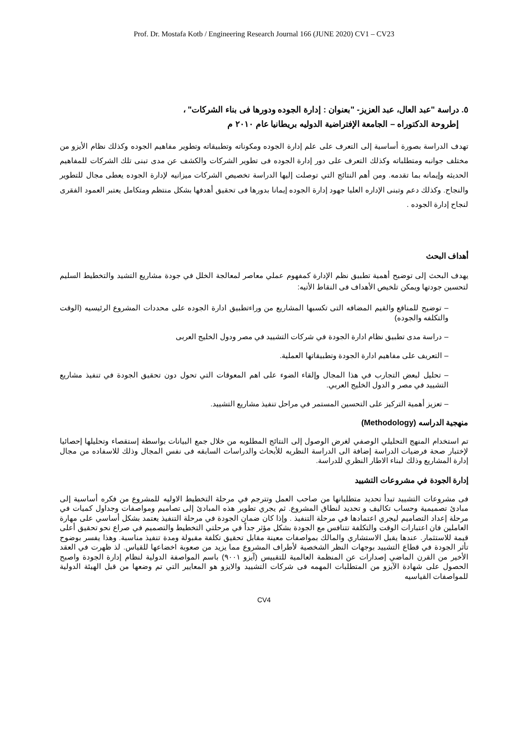Prof. Dr. Mostafa Kotb / Engineering Research Journal 166 (JUNE 2020) CV1 – CV23
٥. دراسة "عبد العال، عبد العزيز- "بعنوان : إدارة الجوده ودورها فى بناء الشركات" ،
إطروحة الدكتوراه – الجامعة الإفتراضية الدوليه بريطانيا عام ٢٠١٠ م
تهدف الدراسة بصورة أساسية إلى التعرف على علم إدارة الجوده ومكوناته وتطبيقاته وتطوير مفاهيم الجوده وكذلك نظام الأيزو من مختلف جوانبه ومتطلباته وكذلك التعرف على دور إدارة الجوده فى تطوير الشركات والكشف عن مدى تبنى تلك الشركات للمفاهيم الحديثه وإيمانه بما تقدمه. ومن أهم النتائج التي توصلت إليها الدراسة تخصيص الشركات ميزانيه لإدارة الجوده يعطى مجال للتطوير والنجاح. وكذلك دعم وتبنى الإداره العليا جهود إدارة الجوده إيمانا بدورها فى تحقيق أهدفها بشكل منتظم ومتكامل يعتبر العمود الفقرى لنجاح إدارة الجوده .
أهداف البحث
يهدف البحث إلى توضيح أهمية تطبيق نظم الإدارة كمفهوم عملي معاصر لمعالجة الخلل في جودة مشاريع التشيد والتخطيط السليم لتحسين جودتها ويمكن تلخيص الأهداف فى النقاط الأتيه:
– توضيح للمنافع والقيم المضافه التى تكسبها المشاريع من وراءتطبيق ادارة الجوده على محددات المشروع الرئيسيه (الوقت والتكلفه والجوده)
– دراسة مدى تطبيق نظام ادارة الجودة في شركات التشييد في مصر ودول الخليج العربى
– التعريف على مفاهيم ادارة الجودة وتطبيقاتها العملية.
– تحليل لبعض التجارب في هذا المجال وإلقاء الضوء على اهم المعوقات التي تحول دون تحقيق الجودة في تنفيذ مشاريع التشييد في مصر و الدول الخليج العربي.
– تعزيز أهمية التركيز على التحسين المستمر في مراحل تنفيذ مشاريع التشييد.
منهجية الدراسه (Methodology)
تم استخدام المنهج التحليلي الوصفي لغرض الوصول إلى النتائج المطلوبه من خلال جمع البيانات بواسطة إستقصاء وتحليلها إحصائيا لإختبار صحة فرضيات الدراسة إضافة الى الدراسة النظريه للأبحاث والدراسات السابقه فى نفس المجال وذلك للاسفاده من مجال إدارة المشاريع وذلك لبناء الاطار النظري للدراسة.
إدارة الجودة في مشروعات التشييد
فى مشروعات التشييد تبدأ تحديد متطلبانها من صاحب العمل وتترجم في مرحلة التخطيط الاوليه للمشروع من فكره أساسية إلى مبادئ تصميمية وحساب تكاليف و تحديد لنطاق المشروع. ثم يجري تطوير هذه المبادئ إلى تصاميم ومواصفات وجداول كميات في مرحلة إعداد التصاميم ليجري اعتمادها في مرحلة التنفيذ . وإذا كان ضمان الجودة في مرحلة التنفيذ يعتمد بشكل أساسي على مهارة العاملين فان اعتبارات الوقت والتكلفة تتنافس مع الجودة بشكل مؤثر جداً في مرحلتي التخطيط والتصميم في صراع نحو تحقيق أعلى قيمة للاستثمار. عندها يقبل الاستشاري والمالك بمواصفات معينة مقابل تحقيق تكلفة مقبولة ومدة تنفيذ مناسبة. وهذا يفسر بوضوح تأثر الجودة في قطاع التشييد بوجهات النظر الشخصية لأطراف المشروع مما يزيد من صعوبة اخضاعها للقياس. لذ ظهرت في العقد الأخير من القرن الماضي إصدارات عن المنظمة العالمية للتقييس (آيزو ٩٠٠١) باسم المواصفة الدولية لنظام إدارة الجودة واصبح الحصول على شهادة الآيزو من المتطلبات المهمه فى شركات التشييد والايزو هو المعايير التي تم وضعها من قبل الهيئة الدولية للمواصفات القياسيه
CV4